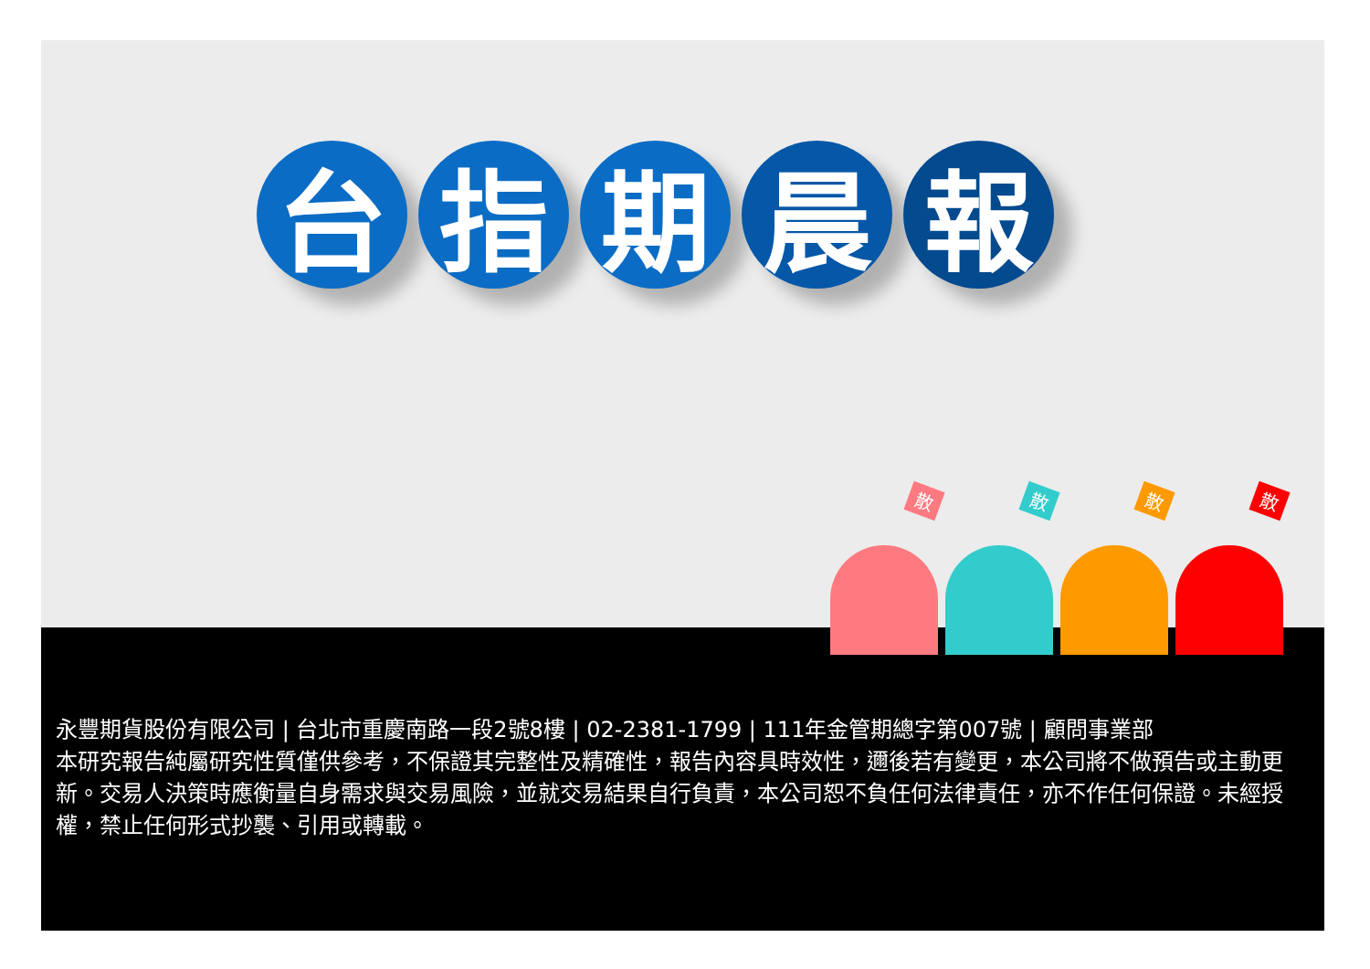台 指 期 晨 報
散
散
散
散
永豐期貨股份有限公司 | 台北市重慶南路一段2號8樓 | 02-2381-1799 | 111年金管期總字第007號 | 顧問事業部
本研究報告純屬研究性質僅供參考，不保證其完整性及精確性，報告內容具時效性，邇後若有變更，本公司將不做預告或主動更新。交易人決策時應衡量自身需求與交易風險，並就交易結果自行負責，本公司恕不負任何法律責任，亦不作任何保證。未經授權，禁止任何形式抄襲、引用或轉載。